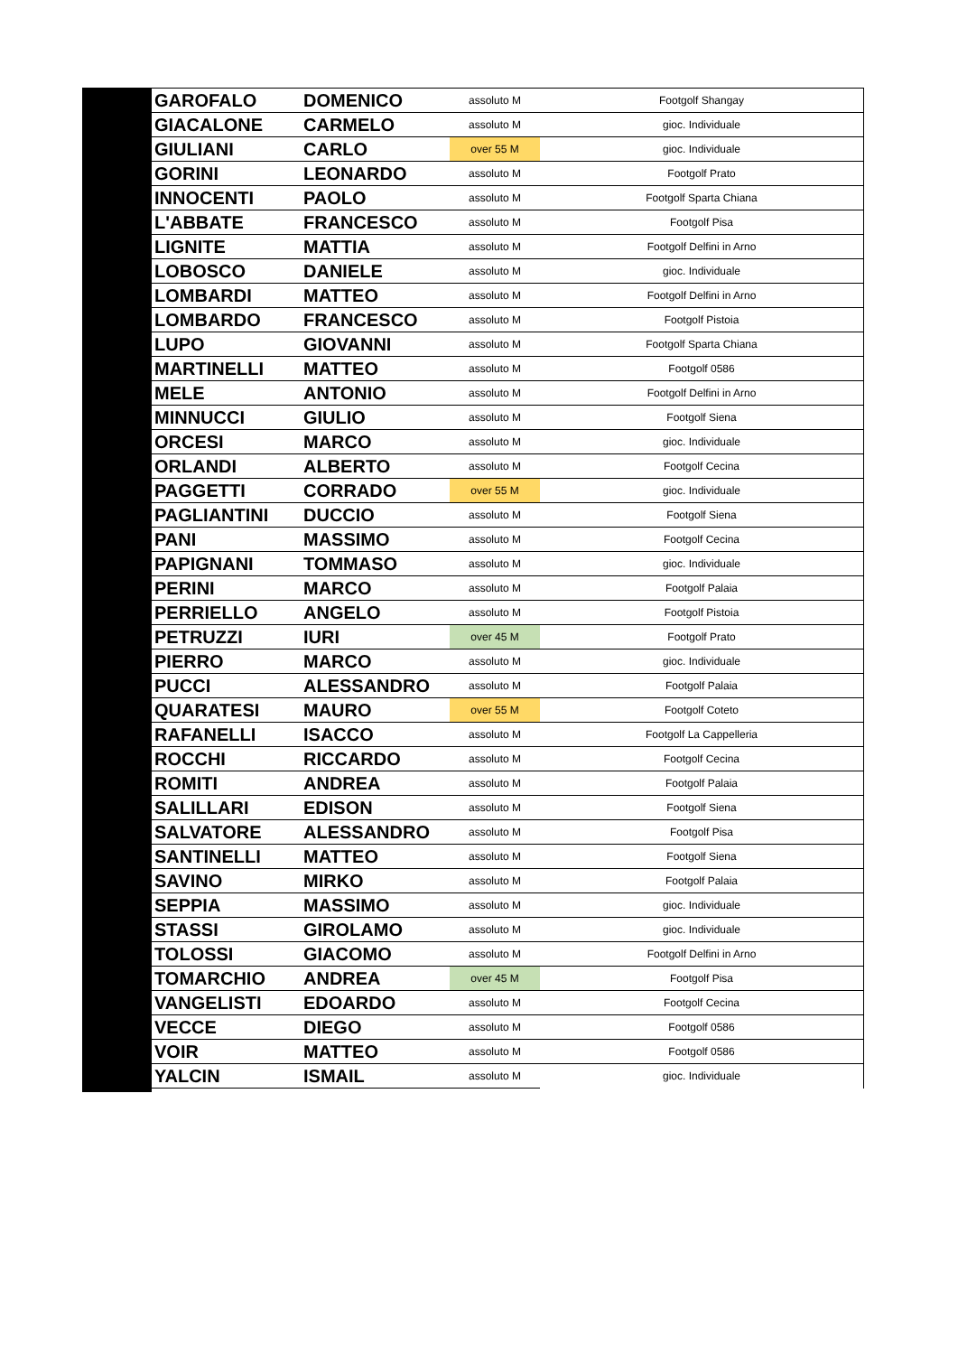| GAROFALO | DOMENICO | assoluto M | Footgolf Shangay |
| GIACALONE | CARMELO | assoluto M | gioc. Individuale |
| GIULIANI | CARLO | over 55 M | gioc. Individuale |
| GORINI | LEONARDO | assoluto M | Footgolf Prato |
| INNOCENTI | PAOLO | assoluto M | Footgolf Sparta Chiana |
| L'ABBATE | FRANCESCO | assoluto M | Footgolf Pisa |
| LIGNITE | MATTIA | assoluto M | Footgolf Delfini in Arno |
| LOBOSCO | DANIELE | assoluto M | gioc. Individuale |
| LOMBARDI | MATTEO | assoluto M | Footgolf Delfini in Arno |
| LOMBARDO | FRANCESCO | assoluto M | Footgolf Pistoia |
| LUPO | GIOVANNI | assoluto M | Footgolf Sparta Chiana |
| MARTINELLI | MATTEO | assoluto M | Footgolf 0586 |
| MELE | ANTONIO | assoluto M | Footgolf Delfini in Arno |
| MINNUCCI | GIULIO | assoluto M | Footgolf Siena |
| ORCESI | MARCO | assoluto M | gioc. Individuale |
| ORLANDI | ALBERTO | assoluto M | Footgolf Cecina |
| PAGGETTI | CORRADO | over 55 M | gioc. Individuale |
| PAGLIANTINI | DUCCIO | assoluto M | Footgolf Siena |
| PANI | MASSIMO | assoluto M | Footgolf Cecina |
| PAPIGNANI | TOMMASO | assoluto M | gioc. Individuale |
| PERINI | MARCO | assoluto M | Footgolf Palaia |
| PERRIELLO | ANGELO | assoluto M | Footgolf Pistoia |
| PETRUZZI | IURI | over 45 M | Footgolf Prato |
| PIERRO | MARCO | assoluto M | gioc. Individuale |
| PUCCI | ALESSANDRO | assoluto M | Footgolf Palaia |
| QUARATESI | MAURO | over 55 M | Footgolf Coteto |
| RAFANELLI | ISACCO | assoluto M | Footgolf La Cappelleria |
| ROCCHI | RICCARDO | assoluto M | Footgolf Cecina |
| ROMITI | ANDREA | assoluto M | Footgolf Palaia |
| SALILLARI | EDISON | assoluto M | Footgolf Siena |
| SALVATORE | ALESSANDRO | assoluto M | Footgolf Pisa |
| SANTINELLI | MATTEO | assoluto M | Footgolf Siena |
| SAVINO | MIRKO | assoluto M | Footgolf Palaia |
| SEPPIA | MASSIMO | assoluto M | gioc. Individuale |
| STASSI | GIROLAMO | assoluto M | gioc. Individuale |
| TOLOSSI | GIACOMO | assoluto M | Footgolf Delfini in Arno |
| TOMARCHIO | ANDREA | over 45 M | Footgolf Pisa |
| VANGELISTI | EDOARDO | assoluto M | Footgolf Cecina |
| VECCE | DIEGO | assoluto M | Footgolf 0586 |
| VOIR | MATTEO | assoluto M | Footgolf 0586 |
| YALCIN | ISMAIL | assoluto M | gioc. Individuale |